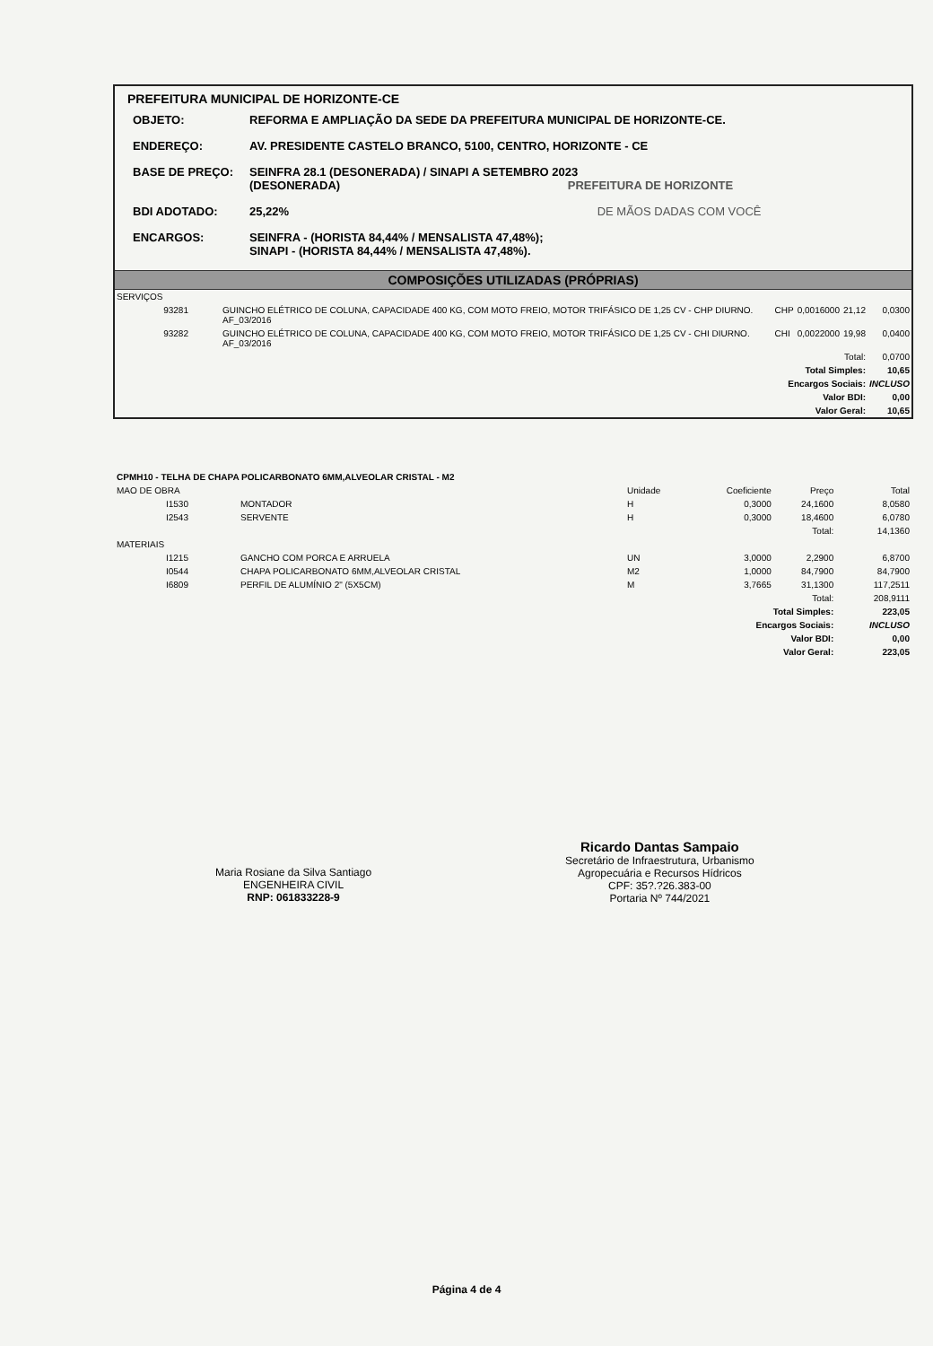PREFEITURA MUNICIPAL DE HORIZONTE-CE
| OBJETO: | REFORMA E AMPLIAÇÃO DA SEDE DA PREFEITURA MUNICIPAL DE HORIZONTE-CE. |
| ENDEREÇO: | AV. PRESIDENTE CASTELO BRANCO, 5100, CENTRO, HORIZONTE - CE |
| BASE DE PREÇO: | SEINFRA 28.1 (DESONERADA) / SINAPI A SETEMBRO 2023 (DESONERADA) PREFEITURA DE HORIZONTE |
| BDI ADOTADO: | 25,22% DE MÃOS DADAS COM VOCÊ |
| ENCARGOS: | SEINFRA - (HORISTA 84,44% / MENSALISTA 47,48%); SINAPI - (HORISTA 84,44% / MENSALISTA 47,48%). |
COMPOSIÇÕES UTILIZADAS (PRÓPRIAS)
| SERVIÇOS | | | | | | |
| 93281 | | GUINCHO ELÉTRICO DE COLUNA, CAPACIDADE 400 KG, COM MOTO FREIO, MOTOR TRIFÁSICO DE 1,25 CV - CHP DIURNO. AF_03/2016 | CHP | 0,0016000 | 21,12 | 0,0300 |
| 93282 | | GUINCHO ELÉTRICO DE COLUNA, CAPACIDADE 400 KG, COM MOTO FREIO, MOTOR TRIFÁSICO DE 1,25 CV - CHI DIURNO. AF_03/2016 | CHI | 0,0022000 | 19,98 | 0,0400 |
| Total: | | | | | | 0,0700 |
| Total Simples: | | | | | | 10,65 |
| Encargos Sociais: | | | | | | INCLUSO |
| Valor BDI: | | | | | | 0,00 |
| Valor Geral: | | | | | | 10,65 |
| CPMH10 - TELHA DE CHAPA POLICARBONATO 6MM,ALVEOLAR CRISTAL - M2 | | | | | | |
| MAO DE OBRA | | | Unidade | Coeficiente | Preço | Total |
| I1530 | | MONTADOR | H | 0,3000 | 24,1600 | 8,0580 |
| I2543 | | SERVENTE | H | 0,3000 | 18,4600 | 6,0780 |
| Total: | | | | | | 14,1360 |
| MATERIAIS | | | | | | |
| I1215 | | GANCHO COM PORCA E ARRUELA | UN | 3,0000 | 2,2900 | 6,8700 |
| I0544 | | CHAPA POLICARBONATO 6MM,ALVEOLAR CRISTAL | M2 | 1,0000 | 84,7900 | 84,7900 |
| I6809 | | PERFIL DE ALUMÍNIO 2" (5X5CM) | M | 3,7665 | 31,1300 | 117,2511 |
| Total: | | | | | | 208,9111 |
| Total Simples: | | | | | | 223,05 |
| Encargos Sociais: | | | | | | INCLUSO |
| Valor BDI: | | | | | | 0,00 |
| Valor Geral: | | | | | | 223,05 |
Maria Rosiane da Silva Santiago
ENGENHEIRA CIVIL
RNP: 061833228-9
Ricardo Dantas Sampaio
Secretário de Infraestrutura, Urbanismo
Agropecuária e Recursos Hídricos
CPF: 35?.?26.383-00
Portaria Nº 744/2021
Página 4 de 4